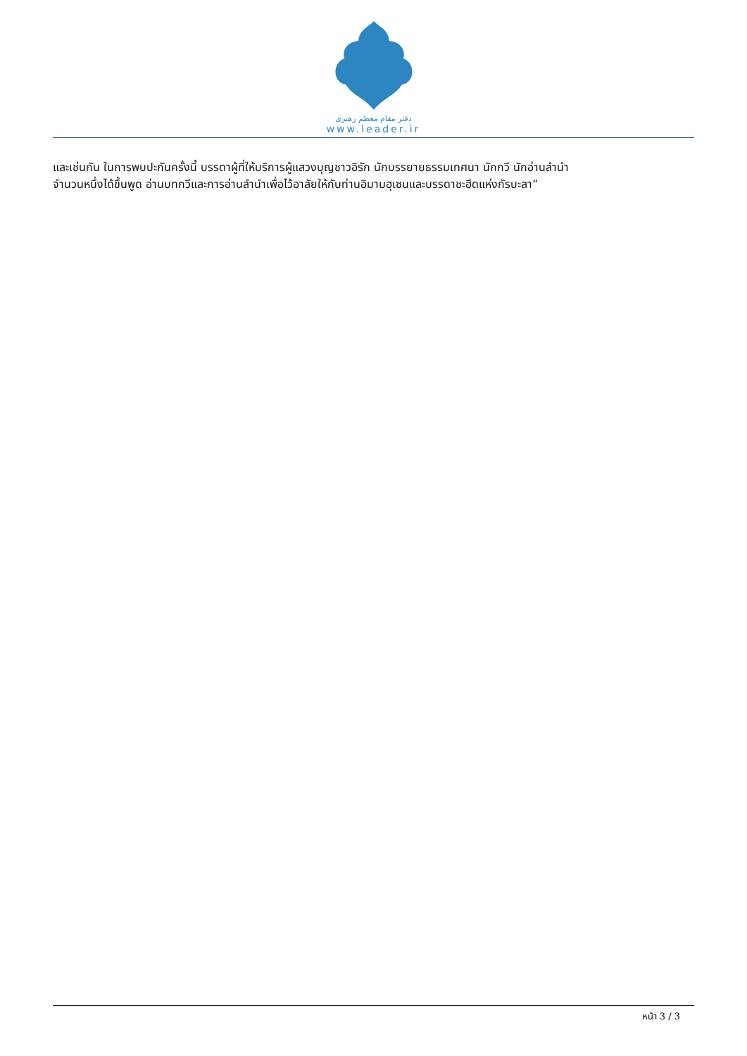دفتر مقام معظم رهبری
www.leader.ir
และเช่นกัน ในการพบปะกันครั้งนี้ บรรดาผู้ที่ให้บริการผู้แสวงบุญชาวอิรัก นักบรรยายธรรมเทศนา นักกวี นักอ่านลำนำ
จำนวนหนึ่งได้ขึ้นพูด อ่านบทกวีและการอ่านลำนำเพื่อไว้อาลัยให้กับท่านอิมามฮุเซนและบรรดาชะฮีดแห่งกัรบะลา”
หน้า 3 / 3